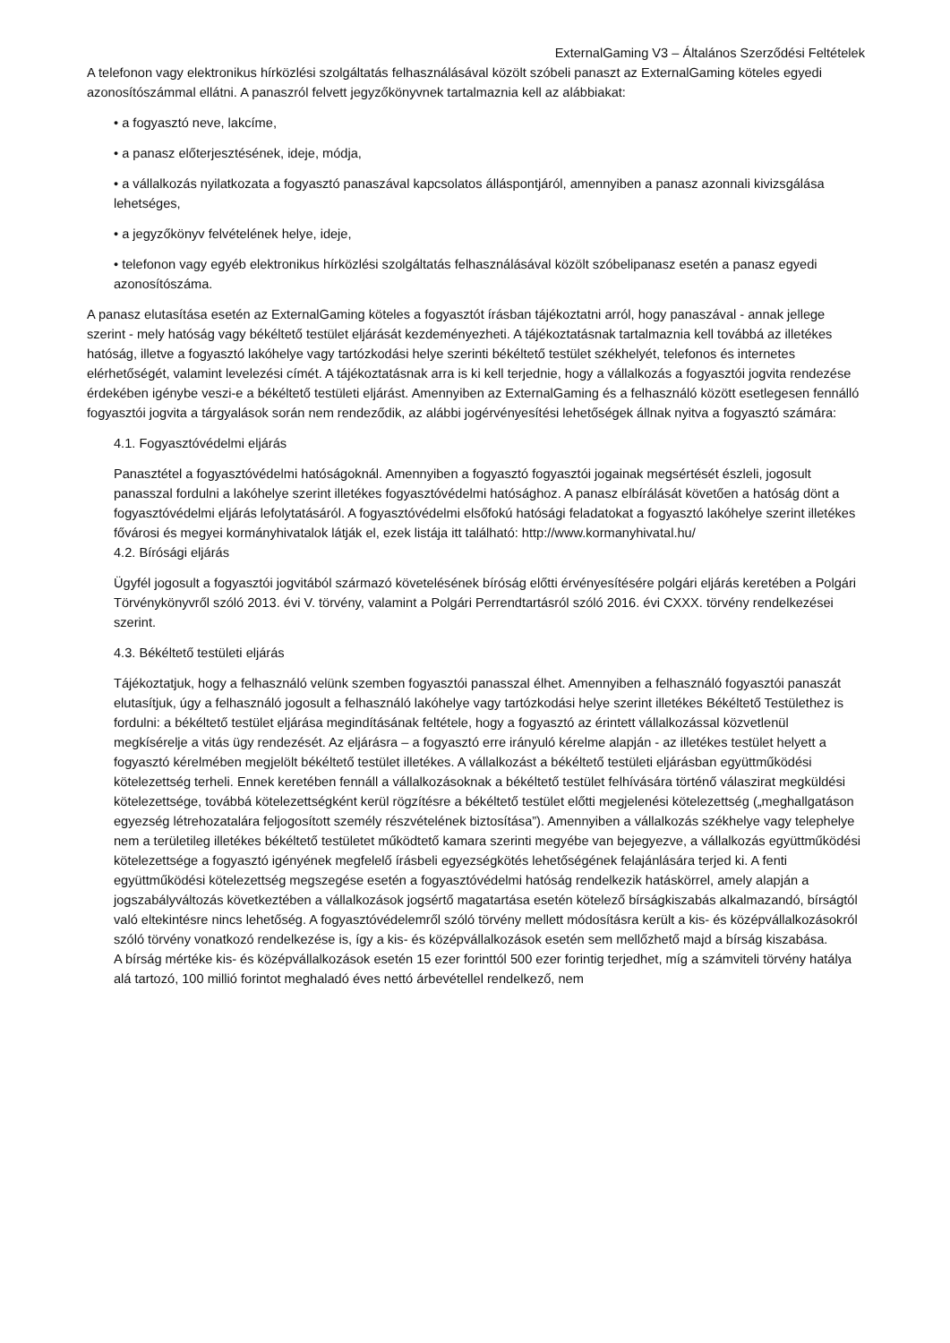ExternalGaming V3 – Általános Szerződési Feltételek
A telefonon vagy elektronikus hírközlési szolgáltatás felhasználásával közölt szóbeli panaszt az ExternalGaming köteles egyedi azonosítószámmal ellátni. A panaszról felvett jegyzőkönyvnek tartalmaznia kell az alábbiakat:
• a fogyasztó neve, lakcíme,
• a panasz előterjesztésének, ideje, módja,
• a vállalkozás nyilatkozata a fogyasztó panaszával kapcsolatos álláspontjáról, amennyiben a panasz azonnali kivizsgálása lehetséges,
• a jegyzőkönyv felvételének helye, ideje,
• telefonon vagy egyéb elektronikus hírközlési szolgáltatás felhasználásával közölt szóbelipanasz esetén a panasz egyedi azonosítószáma.
A panasz elutasítása esetén az ExternalGaming köteles a fogyasztót írásban tájékoztatni arról, hogy panaszával - annak jellege szerint - mely hatóság vagy békéltető testület eljárását kezdeményezheti. A tájékoztatásnak tartalmaznia kell továbbá az illetékes hatóság, illetve a fogyasztó lakóhelye vagy tartózkodási helye szerinti békéltető testület székhelyét, telefonos és internetes elérhetőségét, valamint levelezési címét. A tájékoztatásnak arra is ki kell terjednie, hogy a vállalkozás a fogyasztói jogvita rendezése érdekében igénybe veszi-e a békéltető testületi eljárást. Amennyiben az ExternalGaming és a felhasználó között esetlegesen fennálló fogyasztói jogvita a tárgyalások során nem rendeződik, az alábbi jogérvényesítési lehetőségek állnak nyitva a fogyasztó számára:
4.1. Fogyasztóvédelmi eljárás
Panasztétel a fogyasztóvédelmi hatóságoknál. Amennyiben a fogyasztó fogyasztói jogainak megsértését észleli, jogosult panasszal fordulni a lakóhelye szerint illetékes fogyasztóvédelmi hatósághoz. A panasz elbírálását követően a hatóság dönt a fogyasztóvédelmi eljárás lefolytatásáról. A fogyasztóvédelmi elsőfokú hatósági feladatokat a fogyasztó lakóhelye szerint illetékes fővárosi és megyei kormányhivatalok látják el, ezek listája itt található: http://www.kormanyhivatal.hu/
4.2. Bírósági eljárás
Ügyfél jogosult a fogyasztói jogvitából származó követelésének bíróság előtti érvényesítésére polgári eljárás keretében a Polgári Törvénykönyvről szóló 2013. évi V. törvény, valamint a Polgári Perrendtartásról szóló 2016. évi CXXX. törvény rendelkezései szerint.
4.3. Békéltető testületi eljárás
Tájékoztatjuk, hogy a felhasználó velünk szemben fogyasztói panasszal élhet. Amennyiben a felhasználó fogyasztói panaszát elutasítjuk, úgy a felhasználó jogosult a felhasználó lakóhelye vagy tartózkodási helye szerint illetékes Békéltető Testülethez is fordulni: a békéltető testület eljárása megindításának feltétele, hogy a fogyasztó az érintett vállalkozással közvetlenül megkísérelje a vitás ügy rendezését. Az eljárásra – a fogyasztó erre irányuló kérelme alapján - az illetékes testület helyett a fogyasztó kérelmében megjelölt békéltető testület illetékes. A vállalkozást a békéltető testületi eljárásban együttműködési kötelezettség terheli. Ennek keretében fennáll a vállalkozásoknak a békéltető testület felhívására történő válaszirat megküldési kötelezettsége, továbbá kötelezettségként kerül rögzítésre a békéltető testület előtti megjelenési kötelezettség („meghallgatáson egyezség létrehozatalára feljogosított személy részvételének biztosítása”). Amennyiben a vállalkozás székhelye vagy telephelye nem a területileg illetékes békéltető testületet működtető kamara szerinti megyébe van bejegyezve, a vállalkozás együttműködési kötelezettsége a fogyasztó igényének megfelelő írásbeli egyezségkötés lehetőségének felajánlására terjed ki. A fenti együttműködési kötelezettség megszegése esetén a fogyasztóvédelmi hatóság rendelkezik hatáskörrel, amely alapján a jogszabályváltozás következtében a vállalkozások jogsértő magatartása esetén kötelező bírságkiszabás alkalmazandó, bírságtól való eltekintésre nincs lehetőség. A fogyasztóvédelemről szóló törvény mellett módosításra került a kis- és középvállalkozásokról szóló törvény vonatkozó rendelkezése is, így a kis- és középvállalkozások esetén sem mellőzhető majd a bírság kiszabása.
A bírság mértéke kis- és középvállalkozások esetén 15 ezer forinttól 500 ezer forintig terjedhet, míg a számviteli törvény hatálya alá tartozó, 100 millió forintot meghaladó éves nettó árbevétellel rendelkező, nem